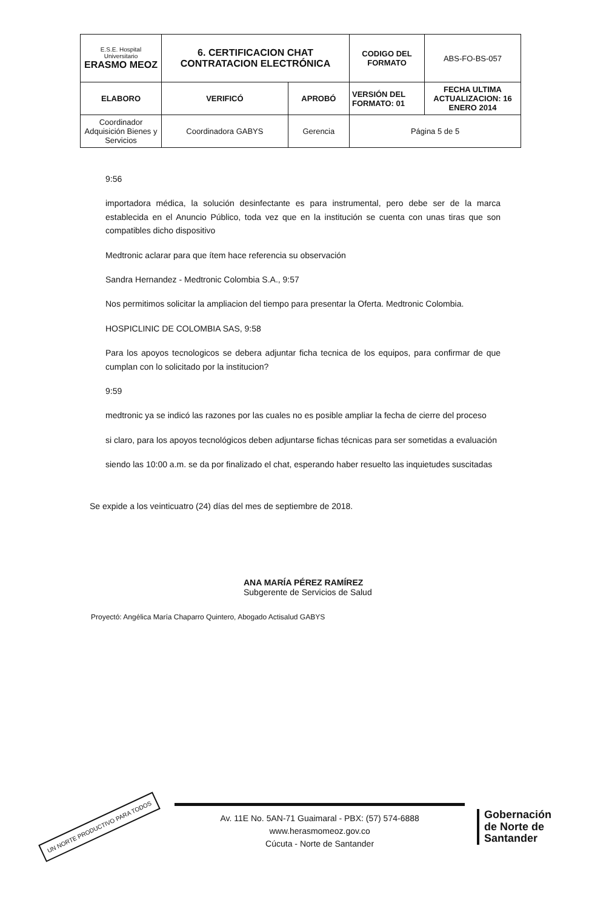| E.S.E. Hospital Universitario ERASMO MEOZ | 6. CERTIFICACION CHAT CONTRATACION ELECTRÓNICA | | CODIGO DEL FORMATO | ABS-FO-BS-057 |
| ELABORO | VERIFICÓ | APROBÓ | VERSIÓN DEL FORMATO: 01 | FECHA ULTIMA ACTUALIZACION: 16 ENERO 2014 |
| Coordinador Adquisición Bienes y Servicios | Coordinadora GABYS | Gerencia | Página 5 de 5 | |
9:56
importadora médica, la solución desinfectante es para instrumental, pero debe ser de la marca establecida en el Anuncio Público, toda vez que en la institución se cuenta con unas tiras que son compatibles dicho dispositivo
Medtronic aclarar para que ítem hace referencia su observación
Sandra Hernandez - Medtronic Colombia S.A., 9:57
Nos permitimos solicitar la ampliacion del tiempo para presentar la Oferta. Medtronic Colombia.
HOSPICLINIC DE COLOMBIA SAS, 9:58
Para los apoyos tecnologicos se debera adjuntar ficha tecnica de los equipos, para confirmar de que cumplan con lo solicitado por la institucion?
9:59
medtronic ya se indicó las razones por las cuales no es posible ampliar la fecha de cierre del proceso
si claro, para los apoyos tecnológicos deben adjuntarse fichas técnicas para ser sometidas a evaluación
siendo las 10:00 a.m. se da por finalizado el chat, esperando haber resuelto las inquietudes suscitadas
Se expide a los veinticuatro (24) días del mes de septiembre de 2018.
ANA MARÍA PÉREZ RAMÍREZ
Subgerente de Servicios de Salud
Proyectó: Angélica María Chaparro Quintero, Abogado Actisalud GABYS
UN NORTE PRODUCTIVO PARA TODOS
Av. 11E No. 5AN-71 Guaimaral - PBX: (57) 574-6888
www.herasmomeoz.gov.co
Cúcuta - Norte de Santander
Gobernación
de Norte de
Santander